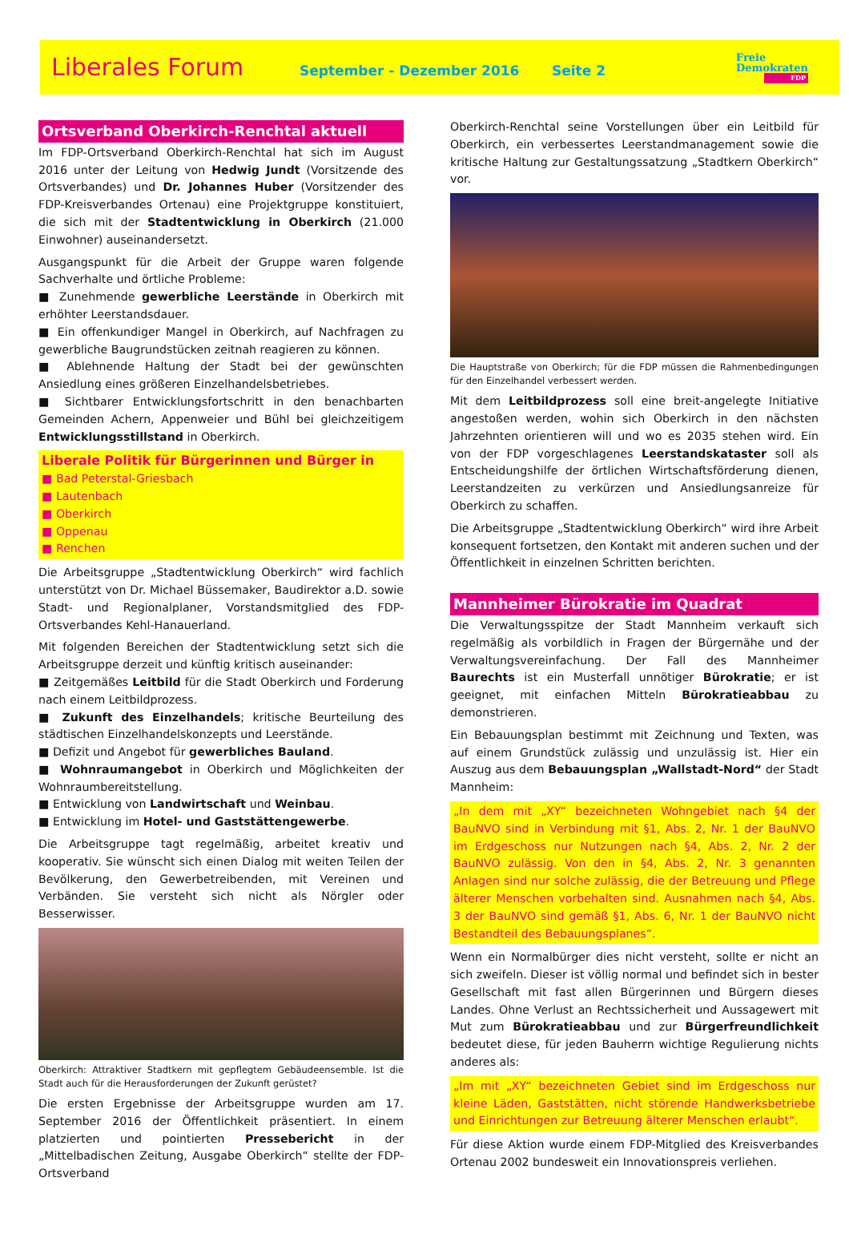Liberales Forum
September - Dezember 2016 Seite 2
Freie
Demokraten
FDP
Ortsverband Oberkirch-Renchtal aktuell
Im FDP-Ortsverband Oberkirch-Renchtal hat sich im August 2016 unter der Leitung von Hedwig Jundt (Vorsitzende des Ortsverbandes) und Dr. Johannes Huber (Vorsitzender des FDP-Kreisverbandes Ortenau) eine Projektgruppe konstituiert, die sich mit der Stadtentwicklung in Oberkirch (21.000 Einwohner) auseinandersetzt.
Ausgangspunkt für die Arbeit der Gruppe waren folgende Sachverhalte und örtliche Probleme:
■ Zunehmende gewerbliche Leerstände in Oberkirch mit erhöhter Leerstandsdauer.
■ Ein offenkundiger Mangel in Oberkirch, auf Nachfragen zu gewerbliche Baugrundstücken zeitnah reagieren zu können.
■ Ablehnende Haltung der Stadt bei der gewünschten Ansiedlung eines größeren Einzelhandelsbetriebes.
■ Sichtbarer Entwicklungsfortschritt in den benachbarten Gemeinden Achern, Appenweier und Bühl bei gleichzeitigem Entwicklungsstillstand in Oberkirch.
Liberale Politik für Bürgerinnen und Bürger in
■ Bad Peterstal-Griesbach
■ Lautenbach
■ Oberkirch
■ Oppenau
■ Renchen
Die Arbeitsgruppe „Stadtentwicklung Oberkirch“ wird fachlich unterstützt von Dr. Michael Büssemaker, Baudirektor a.D. sowie Stadt- und Regionalplaner, Vorstandsmitglied des FDP-Ortsverbandes Kehl-Hanauerland.
Mit folgenden Bereichen der Stadtentwicklung setzt sich die Arbeitsgruppe derzeit und künftig kritisch auseinander:
■ Zeitgemäßes Leitbild für die Stadt Oberkirch und Forderung nach einem Leitbildprozess.
■ Zukunft des Einzelhandels; kritische Beurteilung des städtischen Einzelhandelskonzepts und Leerstände.
■ Defizit und Angebot für gewerbliches Bauland.
■ Wohnraumangebot in Oberkirch und Möglichkeiten der Wohnraumbereitstellung.
■ Entwicklung von Landwirtschaft und Weinbau.
■ Entwicklung im Hotel- und Gaststättengewerbe.
Die Arbeitsgruppe tagt regelmäßig, arbeitet kreativ und kooperativ. Sie wünscht sich einen Dialog mit weiten Teilen der Bevölkerung, den Gewerbetreibenden, mit Vereinen und Verbänden. Sie versteht sich nicht als Nörgler oder Besserwisser.
Oberkirch: Attraktiver Stadtkern mit gepflegtem Gebäudeensemble. Ist die Stadt auch für die Herausforderungen der Zukunft gerüstet?
Die ersten Ergebnisse der Arbeitsgruppe wurden am 17. September 2016 der Öffentlichkeit präsentiert. In einem platzierten und pointierten Pressebericht in der „Mittelbadischen Zeitung, Ausgabe Oberkirch“ stellte der FDP-Ortsverband
Oberkirch-Renchtal seine Vorstellungen über ein Leitbild für Oberkirch, ein verbessertes Leerstandmanagement sowie die kritische Haltung zur Gestaltungssatzung „Stadtkern Oberkirch“ vor.
Die Hauptstraße von Oberkirch; für die FDP müssen die Rahmenbedingungen für den Einzelhandel verbessert werden.
Mit dem Leitbildprozess soll eine breit-angelegte Initiative angestoßen werden, wohin sich Oberkirch in den nächsten Jahrzehnten orientieren will und wo es 2035 stehen wird. Ein von der FDP vorgeschlagenes Leerstandskataster soll als Entscheidungshilfe der örtlichen Wirtschaftsförderung dienen, Leerstandzeiten zu verkürzen und Ansiedlungsanreize für Oberkirch zu schaffen.
Die Arbeitsgruppe „Stadtentwicklung Oberkirch“ wird ihre Arbeit konsequent fortsetzen, den Kontakt mit anderen suchen und der Öffentlichkeit in einzelnen Schritten berichten.
Mannheimer Bürokratie im Quadrat
Die Verwaltungsspitze der Stadt Mannheim verkauft sich regelmäßig als vorbildlich in Fragen der Bürgernähe und der Verwaltungsvereinfachung. Der Fall des Mannheimer Baurechts ist ein Musterfall unnötiger Bürokratie; er ist geeignet, mit einfachen Mitteln Bürokratieabbau zu demonstrieren.
Ein Bebauungsplan bestimmt mit Zeichnung und Texten, was auf einem Grundstück zulässig und unzulässig ist. Hier ein Auszug aus dem Bebauungsplan „Wallstadt-Nord“ der Stadt Mannheim:
„In dem mit „XY“ bezeichneten Wohngebiet nach §4 der BauNVO sind in Verbindung mit §1, Abs. 2, Nr. 1 der BauNVO im Erdgeschoss nur Nutzungen nach §4, Abs. 2, Nr. 2 der BauNVO zulässig. Von den in §4, Abs. 2, Nr. 3 genannten Anlagen sind nur solche zulässig, die der Betreuung und Pflege älterer Menschen vorbehalten sind. Ausnahmen nach §4, Abs. 3 der BauNVO sind gemäß §1, Abs. 6, Nr. 1 der BauNVO nicht Bestandteil des Bebauungsplanes“.
Wenn ein Normalbürger dies nicht versteht, sollte er nicht an sich zweifeln. Dieser ist völlig normal und befindet sich in bester Gesellschaft mit fast allen Bürgerinnen und Bürgern dieses Landes. Ohne Verlust an Rechtssicherheit und Aussagewert mit Mut zum Bürokratieabbau und zur Bürgerfreundlichkeit bedeutet diese, für jeden Bauherrn wichtige Regulierung nichts anderes als:
„Im mit „XY“ bezeichneten Gebiet sind im Erdgeschoss nur kleine Läden, Gaststätten, nicht störende Handwerksbetriebe und Einrichtungen zur Betreuung älterer Menschen erlaubt“.
Für diese Aktion wurde einem FDP-Mitglied des Kreisverbandes Ortenau 2002 bundesweit ein Innovationspreis verliehen.